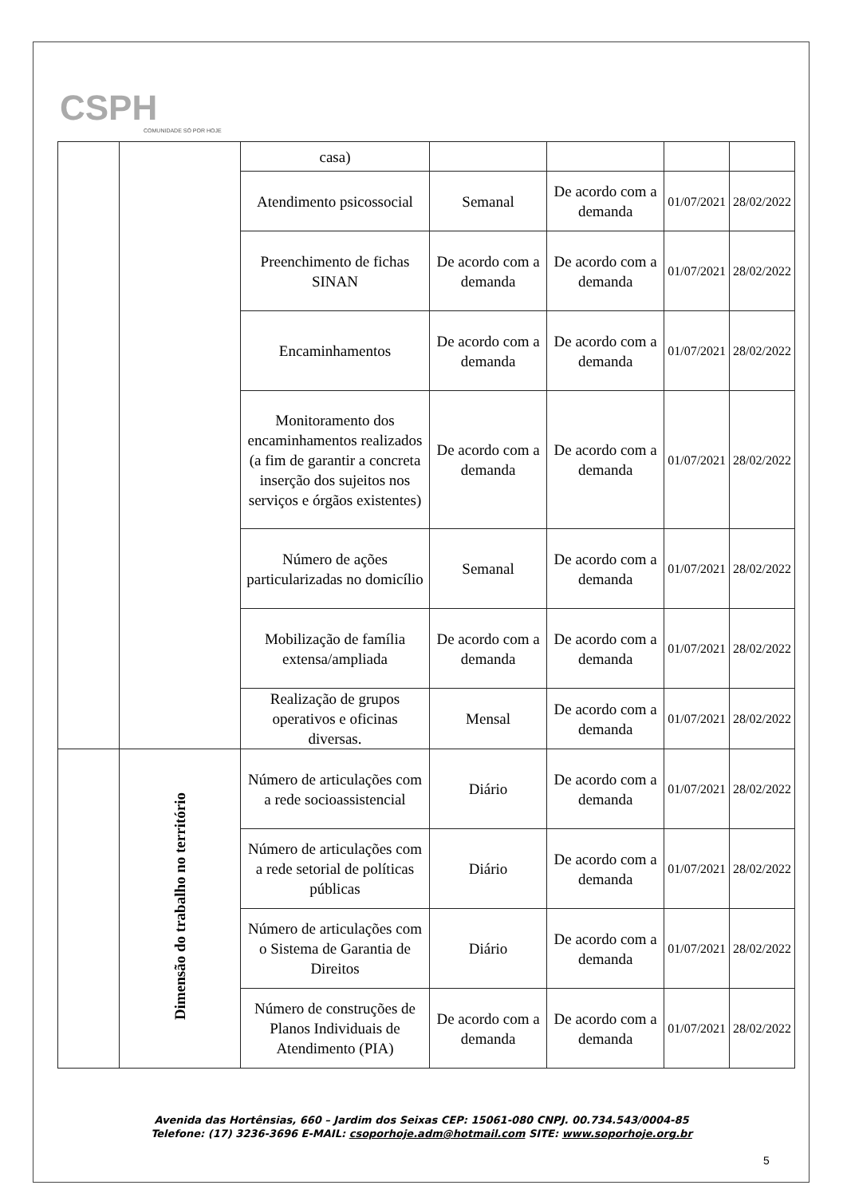CSPH
COMUNIDADE SÓ POR HOJE
| | | casa) | | | | |
| | | Atendimento psicossocial | Semanal | De acordo com a demanda | 01/07/2021 | 28/02/2022 |
| | | Preenchimento de fichas SINAN | De acordo com a demanda | De acordo com a demanda | 01/07/2021 | 28/02/2022 |
| | | Encaminhamentos | De acordo com a demanda | De acordo com a demanda | 01/07/2021 | 28/02/2022 |
| | | Monitoramento dos encaminhamentos realizados (a fim de garantir a concreta inserção dos sujeitos nos serviços e órgãos existentes) | De acordo com a demanda | De acordo com a demanda | 01/07/2021 | 28/02/2022 |
| | | Número de ações particularizadas no domicílio | Semanal | De acordo com a demanda | 01/07/2021 | 28/02/2022 |
| | | Mobilização de família extensa/ampliada | De acordo com a demanda | De acordo com a demanda | 01/07/2021 | 28/02/2022 |
| | | Realização de grupos operativos e oficinas diversas. | Mensal | De acordo com a demanda | 01/07/2021 | 28/02/2022 |
| | Dimensão do trabalho no território | Número de articulações com a rede socioassistencial | Diário | De acordo com a demanda | 01/07/2021 | 28/02/2022 |
| | | Número de articulações com a rede setorial de políticas públicas | Diário | De acordo com a demanda | 01/07/2021 | 28/02/2022 |
| | | Número de articulações com o Sistema de Garantia de Direitos | Diário | De acordo com a demanda | 01/07/2021 | 28/02/2022 |
| | | Número de construções de Planos Individuais de Atendimento (PIA) | De acordo com a demanda | De acordo com a demanda | 01/07/2021 | 28/02/2022 |
Avenida das Hortênsias, 660 – Jardim dos Seixas CEP: 15061-080 CNPJ. 00.734.543/0004-85
Telefone: (17) 3236-3696 E-MAIL: csoporhoje.adm@hotmail.com SITE: www.soporhoje.org.br
5